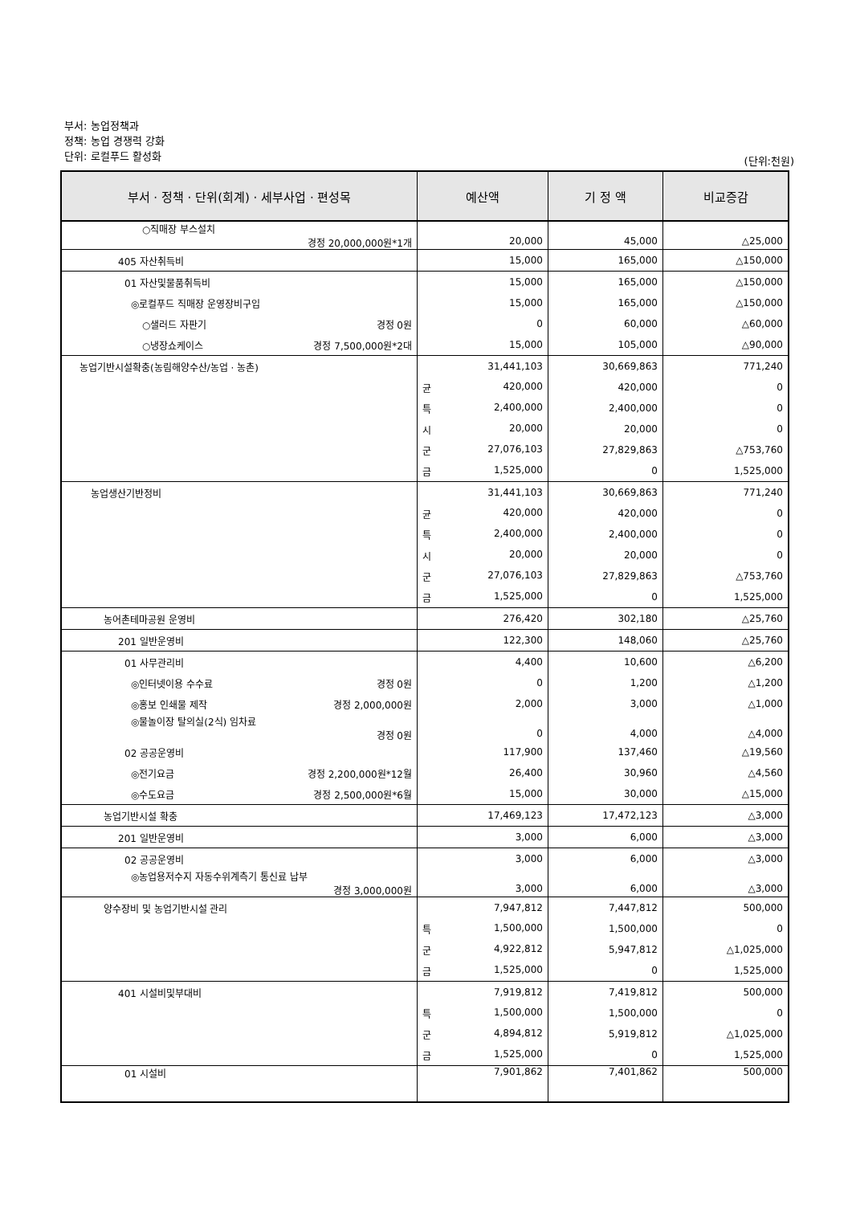부서: 농업정책과
정책: 농업 경쟁력 강화
단위: 로컬푸드 활성화
(단위:천원)
| 부서 · 정책 · 단위(회계) · 세부사업 · 편성목 | 예산액 | 기 정 액 | 비교증감 |
| --- | --- | --- | --- |
| ○직매장 부스설치 경정 20,000,000원*1개 | 20,000 | 45,000 | △25,000 |
| 405 자산취득비 | 15,000 | 165,000 | △150,000 |
| 01 자산및물품취득비 | 15,000 | 165,000 | △150,000 |
| ◎로컬푸드 직매장 운영장비구입 | 15,000 | 165,000 | △150,000 |
| ○샐러드 자판기 경정 0원 | 0 | 60,000 | △60,000 |
| ○냉장쇼케이스 경정 7,500,000원*2대 | 15,000 | 105,000 | △90,000 |
| 농업기반시설확충(농림해양수산/농업 · 농촌) | 31,441,103 | 30,669,863 | 771,240 |
| | 균 420,000 | 420,000 | 0 |
| | 특 2,400,000 | 2,400,000 | 0 |
| | 시 20,000 | 20,000 | 0 |
| | 군 27,076,103 | 27,829,863 | △753,760 |
| | 금 1,525,000 | 0 | 1,525,000 |
| 농업생산기반정비 | 31,441,103 | 30,669,863 | 771,240 |
| | 균 420,000 | 420,000 | 0 |
| | 특 2,400,000 | 2,400,000 | 0 |
| | 시 20,000 | 20,000 | 0 |
| | 군 27,076,103 | 27,829,863 | △753,760 |
| | 금 1,525,000 | 0 | 1,525,000 |
| 농어촌테마공원 운영비 | 276,420 | 302,180 | △25,760 |
| 201 일반운영비 | 122,300 | 148,060 | △25,760 |
| 01 사무관리비 | 4,400 | 10,600 | △6,200 |
| ◎인터넷이용 수수료 경정 0원 | 0 | 1,200 | △1,200 |
| ◎홍보 인쇄물 제작 경정 2,000,000원 | 2,000 | 3,000 | △1,000 |
| ◎물놀이장 탈의실(2식) 임차료 경정 0원 | 0 | 4,000 | △4,000 |
| 02 공공운영비 | 117,900 | 137,460 | △19,560 |
| ◎전기요금 경정 2,200,000원*12월 | 26,400 | 30,960 | △4,560 |
| ◎수도요금 경정 2,500,000원*6월 | 15,000 | 30,000 | △15,000 |
| 농업기반시설 확충 | 17,469,123 | 17,472,123 | △3,000 |
| 201 일반운영비 | 3,000 | 6,000 | △3,000 |
| 02 공공운영비 | 3,000 | 6,000 | △3,000 |
| ◎농업용저수지 자동수위계측기 통신료 납부 경정 3,000,000원 | 3,000 | 6,000 | △3,000 |
| 양수장비 및 농업기반시설 관리 | 7,947,812 | 7,447,812 | 500,000 |
| | 특 1,500,000 | 1,500,000 | 0 |
| | 군 4,922,812 | 5,947,812 | △1,025,000 |
| | 금 1,525,000 | 0 | 1,525,000 |
| 401 시설비및부대비 | 7,919,812 | 7,419,812 | 500,000 |
| | 특 1,500,000 | 1,500,000 | 0 |
| | 군 4,894,812 | 5,919,812 | △1,025,000 |
| | 금 1,525,000 | 0 | 1,525,000 |
| 01 시설비 | 7,901,862 | 7,401,862 | 500,000 |